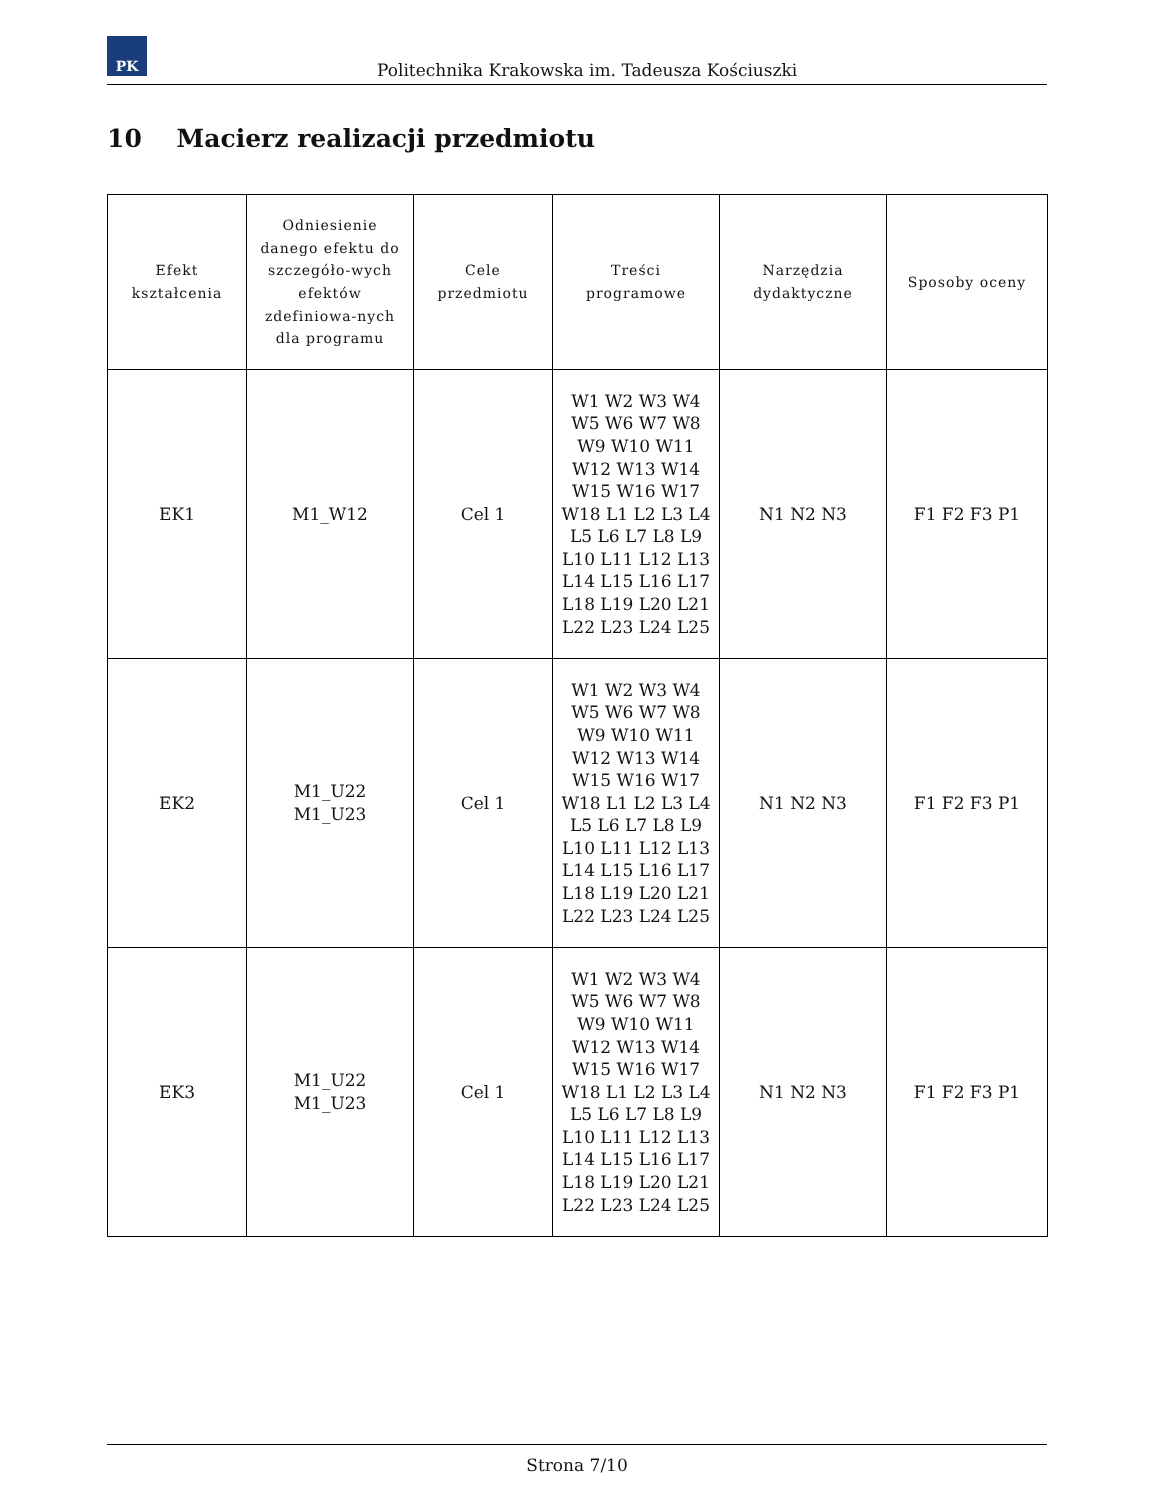PK
Politechnika Krakowska im. Tadeusza Kościuszki
10 Macierz realizacji przedmiotu
| Efekt kształcenia | Odniesienie danego efektu do szczegóło-wych efektów zdefiniowa-nych dla programu | Cele przedmiotu | Treści programowe | Narzędzia dydaktyczne | Sposoby oceny |
| --- | --- | --- | --- | --- | --- |
| EK1 | M1_W12 | Cel 1 | W1 W2 W3 W4 W5 W6 W7 W8 W9 W10 W11 W12 W13 W14 W15 W16 W17 W18 L1 L2 L3 L4 L5 L6 L7 L8 L9 L10 L11 L12 L13 L14 L15 L16 L17 L18 L19 L20 L21 L22 L23 L24 L25 | N1 N2 N3 | F1 F2 F3 P1 |
| EK2 | M1_U22 M1_U23 | Cel 1 | W1 W2 W3 W4 W5 W6 W7 W8 W9 W10 W11 W12 W13 W14 W15 W16 W17 W18 L1 L2 L3 L4 L5 L6 L7 L8 L9 L10 L11 L12 L13 L14 L15 L16 L17 L18 L19 L20 L21 L22 L23 L24 L25 | N1 N2 N3 | F1 F2 F3 P1 |
| EK3 | M1_U22 M1_U23 | Cel 1 | W1 W2 W3 W4 W5 W6 W7 W8 W9 W10 W11 W12 W13 W14 W15 W16 W17 W18 L1 L2 L3 L4 L5 L6 L7 L8 L9 L10 L11 L12 L13 L14 L15 L16 L17 L18 L19 L20 L21 L22 L23 L24 L25 | N1 N2 N3 | F1 F2 F3 P1 |
Strona 7/10